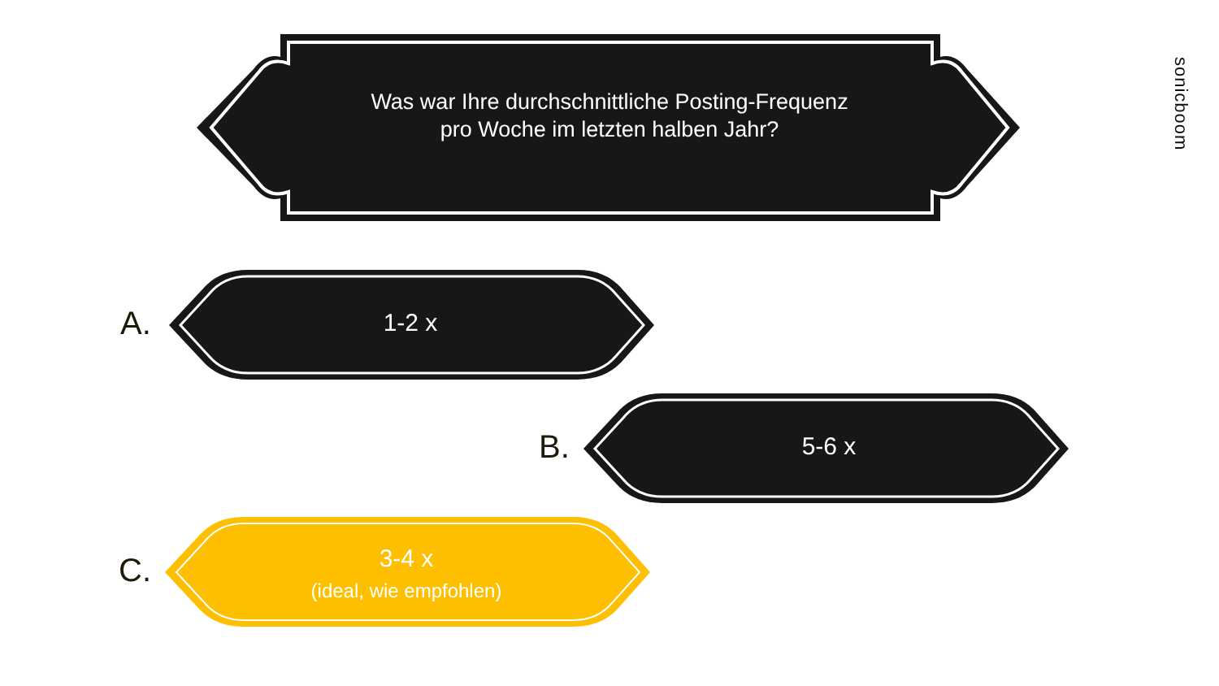Was war Ihre durchschnittliche Posting-Frequenz
pro Woche im letzten halben Jahr?
sonicboom
A. 1-2 x
B. 5-6 x
C.
3-4 x
(ideal, wie empfohlen)